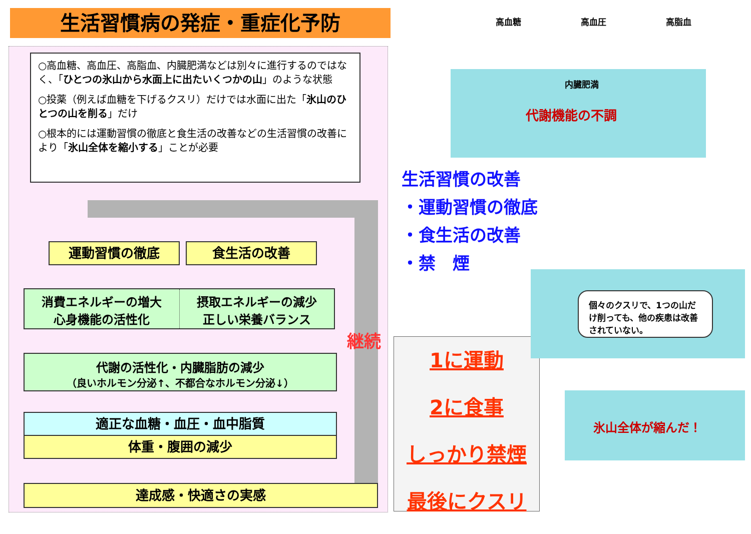生活習慣病の発症・重症化予防
○高血糖、高血圧、高脂血、内臓肥満などは別々に進行するのではなく、「ひとつの氷山から水面上に出たいくつかの山」のような状態
○投薬（例えば血糖を下げるクスリ）だけでは水面に出た「氷山のひとつの山を削る」だけ
○根本的には運動習慣の徹底と食生活の改善などの生活習慣の改善により「氷山全体を縮小する」ことが必要
運動習慣の徹底 食生活の改善
消費エネルギーの増大
心身機能の活性化
摂取エネルギーの減少
正しい栄養バランス
継続
代謝の活性化・内臓脂肪の減少
（良いホルモン分泌↑、不都合なホルモン分泌↓）
適正な血糖・血圧・血中脂質
体重・腹囲の減少
達成感・快適さの実感
高血糖 高血圧 高脂血
内臓肥満
代謝機能の不調
生活習慣の改善
・運動習慣の徹底
・食生活の改善
・禁　煙
1に運動
2に食事
しっかり禁煙
最後にクスリ
個々のクスリで、1つの山だけ削っても、他の疾患は改善されていない。
氷山全体が縮んだ！